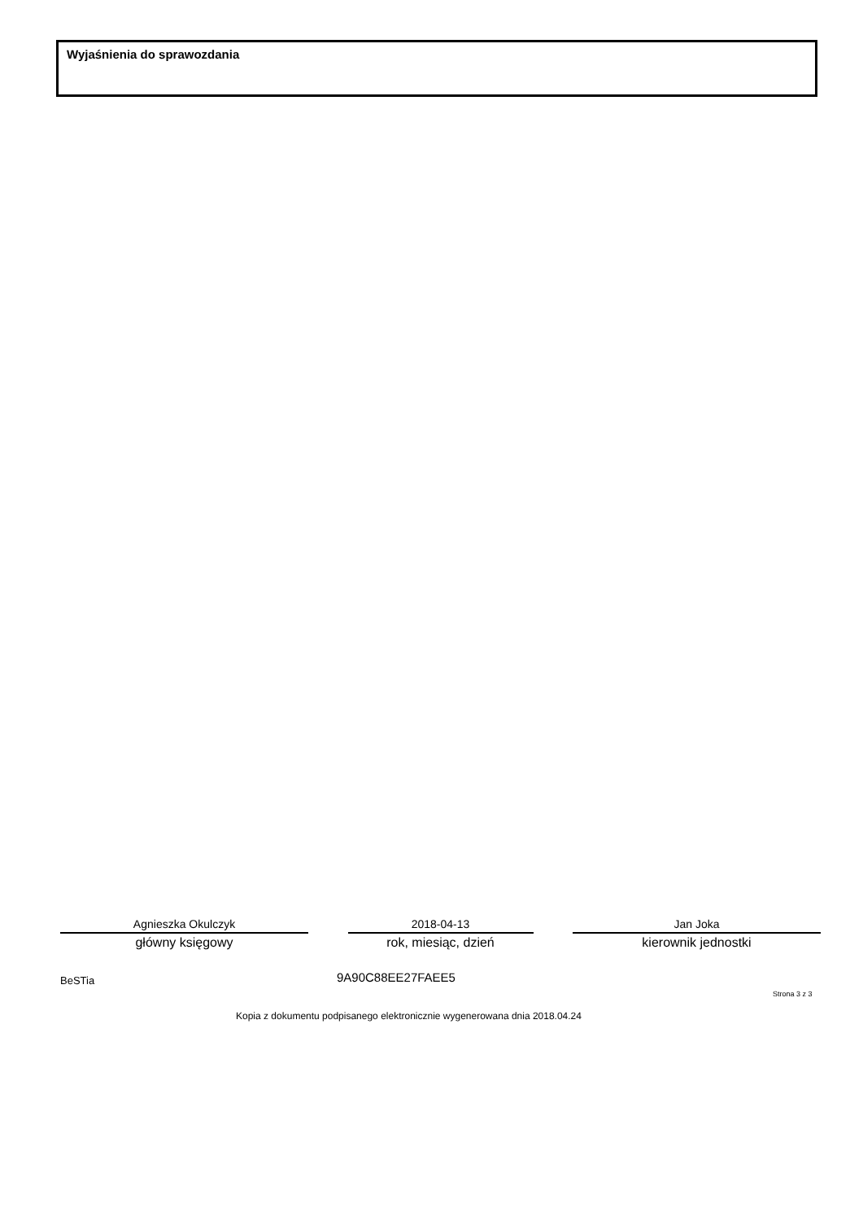Wyjaśnienia do sprawozdania
Agnieszka Okulczyk
główny księgowy
2018-04-13
rok, miesiąc, dzień
Jan Joka
kierownik jednostki
BeSTia 9A90C88EE27FAEE5
Strona 3 z 3
Kopia z dokumentu podpisanego elektronicznie wygenerowana dnia 2018.04.24